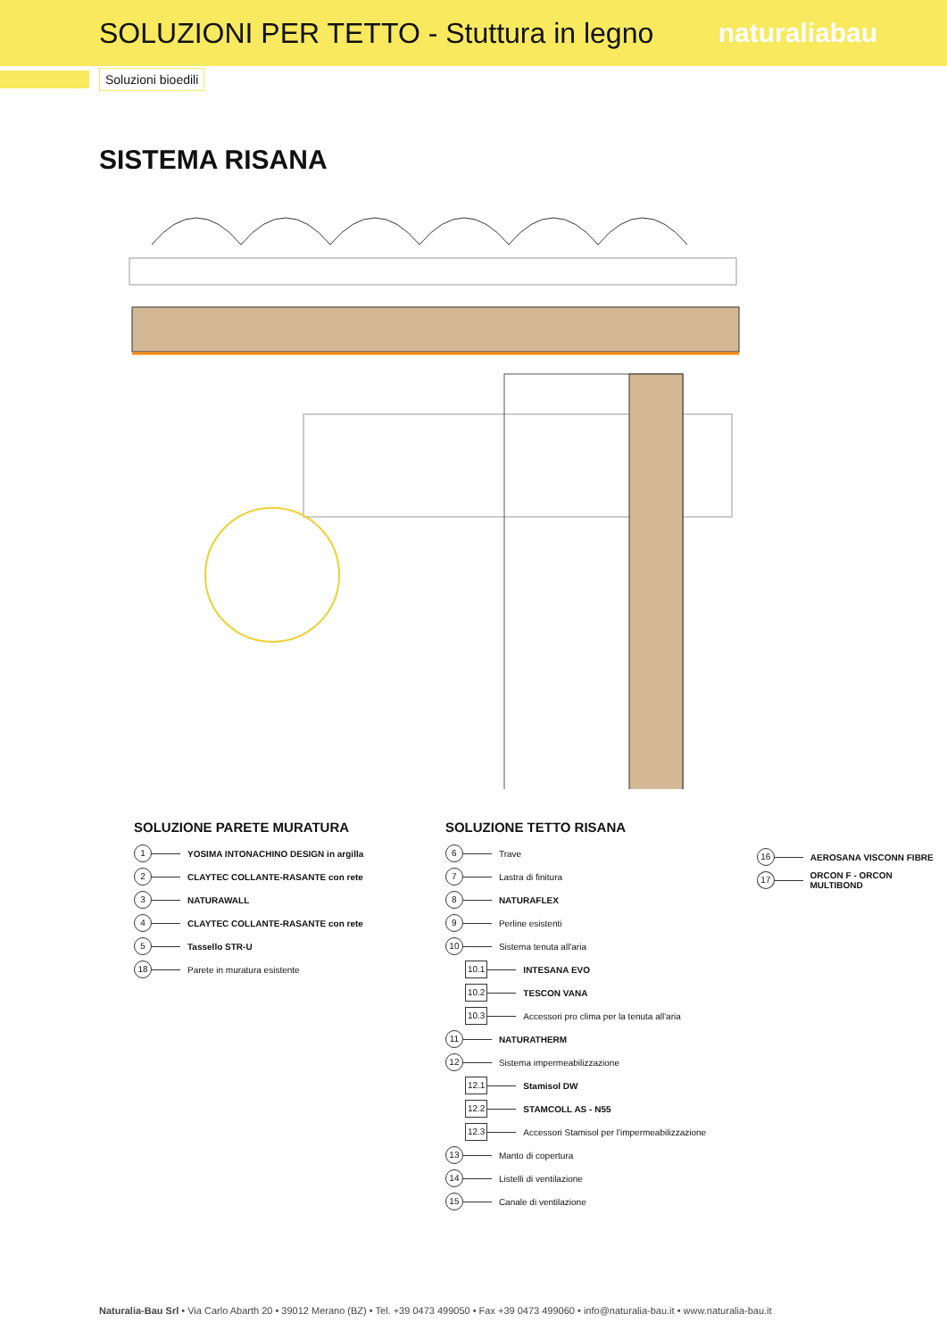SOLUZIONI PER TETTO - Stuttura in legno
naturaliabau
Soluzioni bioedili
SISTEMA RISANA
SOLUZIONE PARETE MURATURA
1 YOSIMA INTONACHINO DESIGN in argilla
2 CLAYTEC COLLANTE-RASANTE con rete
3 NATURAWALL
4 CLAYTEC COLLANTE-RASANTE con rete
5 Tassello STR-U
18 Parete in muratura esistente
SOLUZIONE TETTO RISANA
6 Trave
7 Lastra di finitura
8 NATURAFLEX
9 Perline esistenti
10 Sistema tenuta all'aria
10.1 INTESANA EVO
10.2 TESCON VANA
10.3 Accessori pro clima per la tenuta all'aria
11 NATURATHERM
12 Sistema impermeabilizzazione
12.1 Stamisol DW
12.2 STAMCOLL AS - N55
12.3 Accessori Stamisol per l'impermeabilizzazione
13 Manto di copertura
14 Listelli di ventilazione
15 Canale di ventilazione
16 AEROSANA VISCONN FIBRE
17 ORCON F - ORCON MULTIBOND
Naturalia-Bau Srl • Via Carlo Abarth 20 • 39012 Merano (BZ) • Tel. +39 0473 499050 • Fax +39 0473 499060 • info@naturalia-bau.it • www.naturalia-bau.it